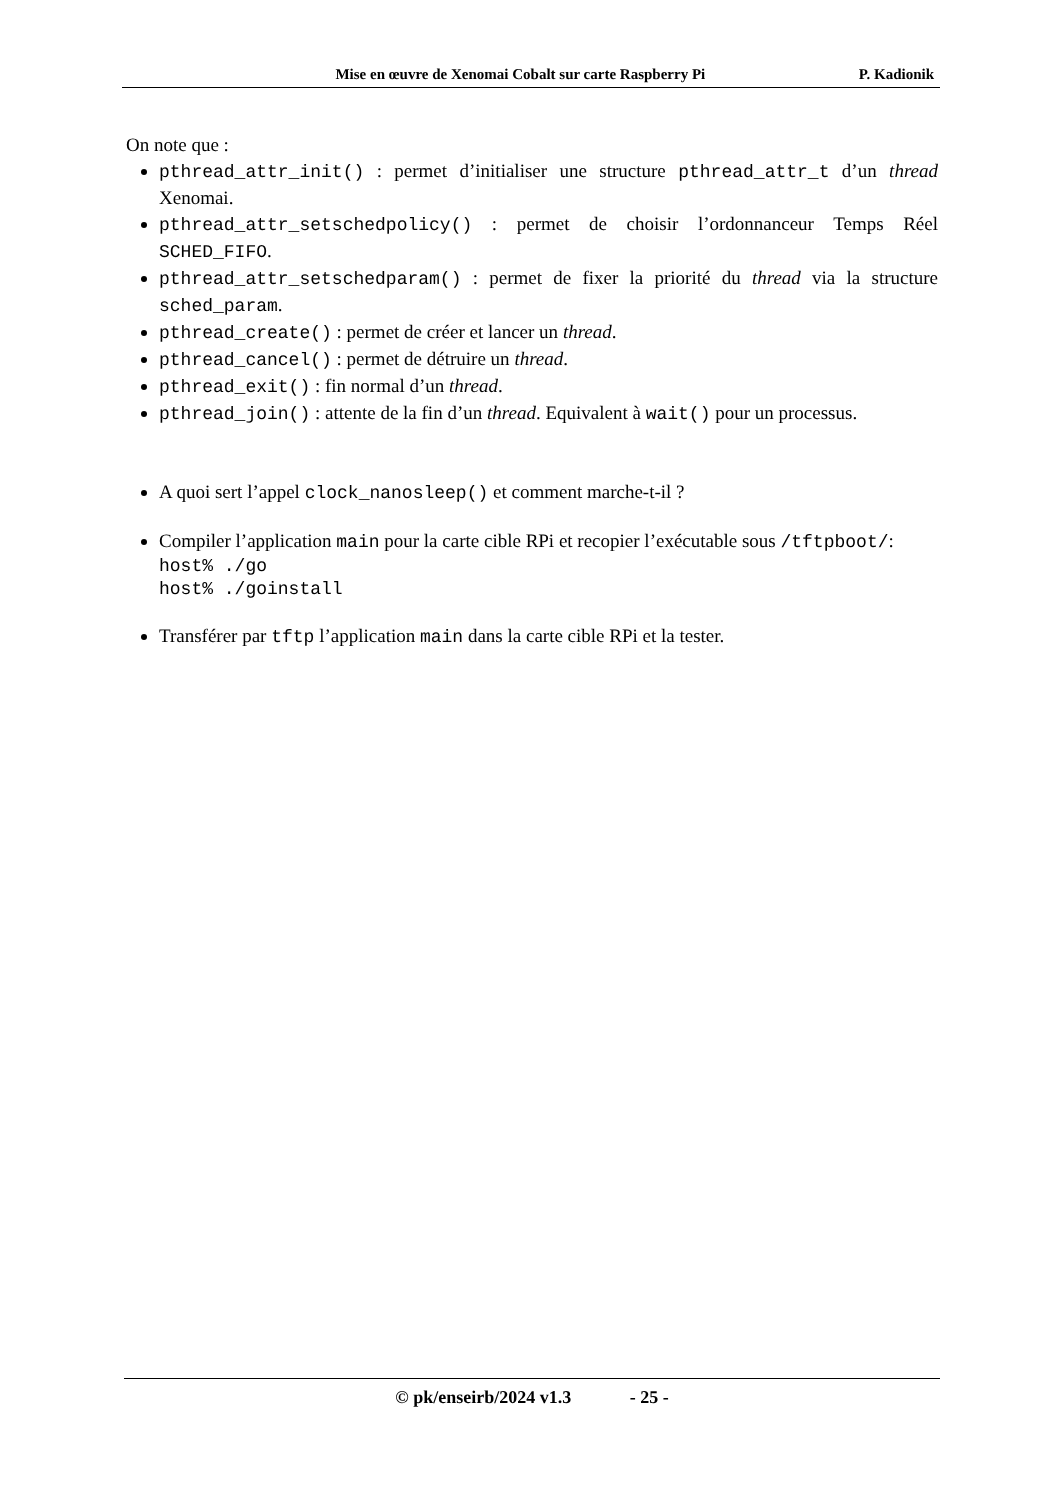Mise en œuvre de Xenomai Cobalt sur carte Raspberry Pi P. Kadionik
On note que :
pthread_attr_init() : permet d’initialiser une structure pthread_attr_t d’un thread Xenomai.
pthread_attr_setschedpolicy() : permet de choisir l’ordonnanceur Temps Réel SCHED_FIFO.
pthread_attr_setschedparam() : permet de fixer la priorité du thread via la structure sched_param.
pthread_create() : permet de créer et lancer un thread.
pthread_cancel() : permet de détruire un thread.
pthread_exit() : fin normal d’un thread.
pthread_join() : attente de la fin d’un thread. Equivalent à wait() pour un processus.
A quoi sert l’appel clock_nanosleep() et comment marche-t-il ?
Compiler l’application main pour la carte cible RPi et recopier l’exécutable sous /tftpboot/:
host% ./go
host% ./goinstall
Transférer par tftp l’application main dans la carte cible RPi et la tester.
© pk/enseirb/2024 v1.3 - 25 -